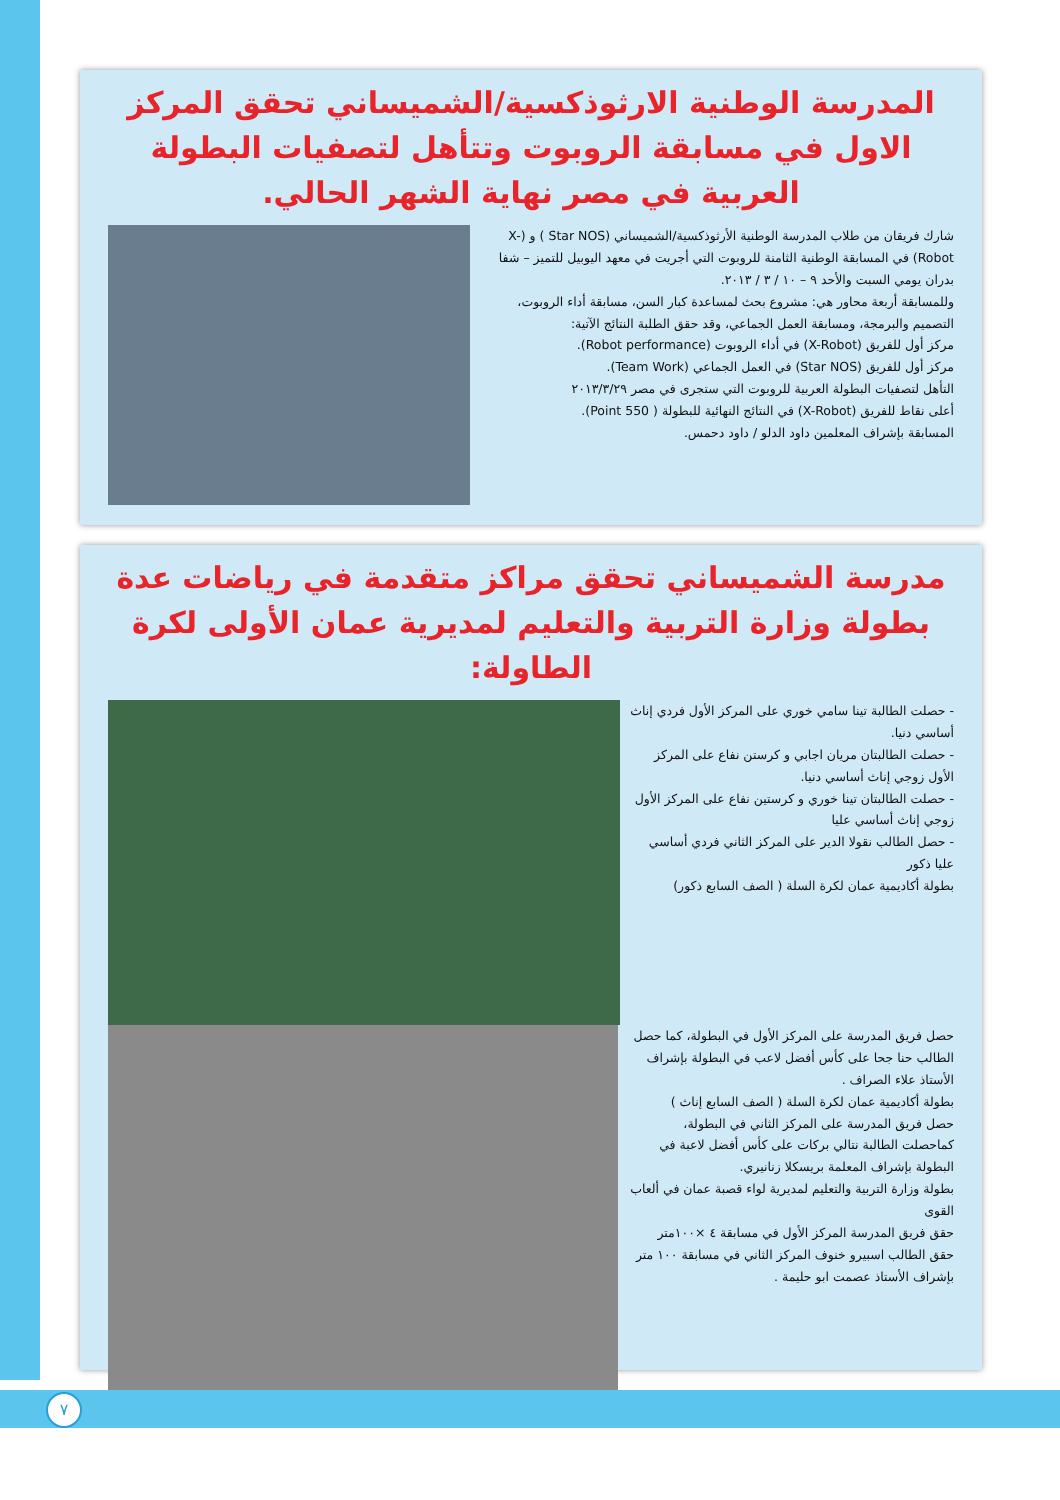المدرسة الوطنية الارثوذكسية/الشميساني تحقق المركز الاول في مسابقة الروبوت وتتأهل لتصفيات البطولة العربية في مصر نهاية الشهر الحالي.
شارك فريقان من طلاب المدرسة الوطنية الأرثوذكسية/الشميساني (Star NOS ) و (X-Robot) في المسابقة الوطنية الثامنة للروبوت التي أجريت في معهد اليوبيل للتميز – شفا بدران يومي السبت والأحد ٩ – ١٠ / ٣ / ٢٠١٣.
وللمسابقة أربعة محاور هي: مشروع بحث لمساعدة كبار السن، مسابقة أداء الروبوت، التصميم والبرمجة، ومسابقة العمل الجماعي، وقد حقق الطلبة النتائج الآتية:
مركز أول للفريق (X-Robot) في أداء الروبوت (Robot performance).
مركز أول للفريق (Star NOS) في العمل الجماعي (Team Work).
التأهل لتصفيات البطولة العربية للروبوت التي ستجرى في مصر ٢٠١٣/٣/٢٩
أعلى نقاط للفريق (X-Robot) في النتائج النهائية للبطولة ( Point 550).
المسابقة بإشراف المعلمين داود الدلو / داود دحمس.
مدرسة الشميساني تحقق مراكز متقدمة في رياضات عدة بطولة وزارة التربية والتعليم لمديرية عمان الأولى لكرة الطاولة:
- حصلت الطالبة تينا سامي خوري على المركز الأول فردي إناث أساسي دنيا.
- حصلت الطالبتان مريان اجابي و كرستن نفاع على المركز الأول زوجي إناث أساسي دنيا.
- حصلت الطالبتان تينا خوري و كرستين نفاع على المركز الأول زوجي إناث أساسي عليا
- حصل الطالب نقولا الدير على المركز الثاني فردي أساسي عليا ذكور
بطولة أكاديمية عمان لكرة السلة ( الصف السابع ذكور)
حصل فريق المدرسة على المركز الأول في البطولة، كما حصل الطالب حنا جحا على كأس أفضل لاعب في البطولة بإشراف الأستاذ علاء الصراف .
بطولة أكاديمية عمان لكرة السلة ( الصف السابع إناث )
حصل فريق المدرسة على المركز الثاني في البطولة، كماحصلت الطالبة نتالي بركات على كأس أفضل لاعبة في البطولة بإشراف المعلمة بريسكلا زنانيري.
بطولة وزارة التربية والتعليم لمديرية لواء قصبة عمان في ألعاب القوى
حقق فريق المدرسة المركز الأول في مسابقة ٤ ×١٠٠متر
حقق الطالب اسبيرو خنوف المركز الثاني في مسابقة ١٠٠ متر بإشراف الأستاذ عصمت ابو حليمة .
٧